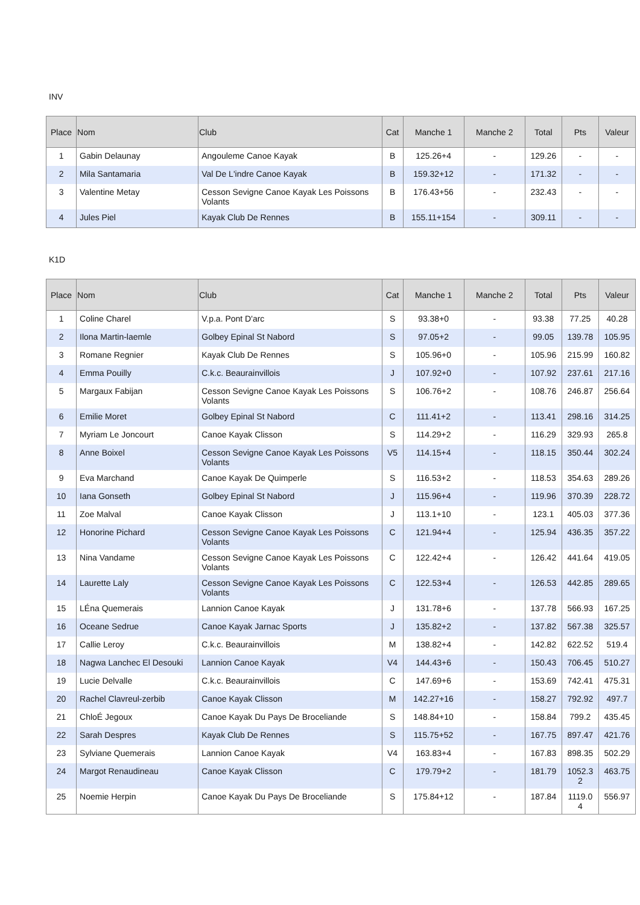INV
| Place | Nom | Club | Cat | Manche 1 | Manche 2 | Total | Pts | Valeur |
| --- | --- | --- | --- | --- | --- | --- | --- | --- |
| 1 | Gabin Delaunay | Angouleme Canoe Kayak | B | 125.26+4 | - | 129.26 | - | - |
| 2 | Mila Santamaria | Val De L'indre Canoe Kayak | B | 159.32+12 | - | 171.32 | - | - |
| 3 | Valentine Metay | Cesson Sevigne Canoe Kayak Les Poissons Volants | B | 176.43+56 | - | 232.43 | - | - |
| 4 | Jules Piel | Kayak Club De Rennes | B | 155.11+154 | - | 309.11 | - | - |
K1D
| Place | Nom | Club | Cat | Manche 1 | Manche 2 | Total | Pts | Valeur |
| --- | --- | --- | --- | --- | --- | --- | --- | --- |
| 1 | Coline Charel | V.p.a. Pont D'arc | S | 93.38+0 | - | 93.38 | 77.25 | 40.28 |
| 2 | Ilona Martin-laemle | Golbey Epinal St Nabord | S | 97.05+2 | - | 99.05 | 139.78 | 105.95 |
| 3 | Romane Regnier | Kayak Club De Rennes | S | 105.96+0 | - | 105.96 | 215.99 | 160.82 |
| 4 | Emma Pouilly | C.k.c. Beaurainvillois | J | 107.92+0 | - | 107.92 | 237.61 | 217.16 |
| 5 | Margaux Fabijan | Cesson Sevigne Canoe Kayak Les Poissons Volants | S | 106.76+2 | - | 108.76 | 246.87 | 256.64 |
| 6 | Emilie Moret | Golbey Epinal St Nabord | C | 111.41+2 | - | 113.41 | 298.16 | 314.25 |
| 7 | Myriam Le Joncourt | Canoe Kayak Clisson | S | 114.29+2 | - | 116.29 | 329.93 | 265.8 |
| 8 | Anne Boixel | Cesson Sevigne Canoe Kayak Les Poissons Volants | V5 | 114.15+4 | - | 118.15 | 350.44 | 302.24 |
| 9 | Eva Marchand | Canoe Kayak De Quimperle | S | 116.53+2 | - | 118.53 | 354.63 | 289.26 |
| 10 | Iana Gonseth | Golbey Epinal St Nabord | J | 115.96+4 | - | 119.96 | 370.39 | 228.72 |
| 11 | Zoe Malval | Canoe Kayak Clisson | J | 113.1+10 | - | 123.1 | 405.03 | 377.36 |
| 12 | Honorine Pichard | Cesson Sevigne Canoe Kayak Les Poissons Volants | C | 121.94+4 | - | 125.94 | 436.35 | 357.22 |
| 13 | Nina Vandame | Cesson Sevigne Canoe Kayak Les Poissons Volants | C | 122.42+4 | - | 126.42 | 441.64 | 419.05 |
| 14 | Laurette Laly | Cesson Sevigne Canoe Kayak Les Poissons Volants | C | 122.53+4 | - | 126.53 | 442.85 | 289.65 |
| 15 | LÉna Quemerais | Lannion Canoe Kayak | J | 131.78+6 | - | 137.78 | 566.93 | 167.25 |
| 16 | Oceane Sedrue | Canoe Kayak Jarnac Sports | J | 135.82+2 | - | 137.82 | 567.38 | 325.57 |
| 17 | Callie Leroy | C.k.c. Beaurainvillois | M | 138.82+4 | - | 142.82 | 622.52 | 519.4 |
| 18 | Nagwa Lanchec El Desouki | Lannion Canoe Kayak | V4 | 144.43+6 | - | 150.43 | 706.45 | 510.27 |
| 19 | Lucie Delvalle | C.k.c. Beaurainvillois | C | 147.69+6 | - | 153.69 | 742.41 | 475.31 |
| 20 | Rachel Clavreul-zerbib | Canoe Kayak Clisson | M | 142.27+16 | - | 158.27 | 792.92 | 497.7 |
| 21 | ChloÉ Jegoux | Canoe Kayak Du Pays De Broceliande | S | 148.84+10 | - | 158.84 | 799.2 | 435.45 |
| 22 | Sarah Despres | Kayak Club De Rennes | S | 115.75+52 | - | 167.75 | 897.47 | 421.76 |
| 23 | Sylviane Quemerais | Lannion Canoe Kayak | V4 | 163.83+4 | - | 167.83 | 898.35 | 502.29 |
| 24 | Margot Renaudineau | Canoe Kayak Clisson | C | 179.79+2 | - | 181.79 | 1052.3 2 | 463.75 |
| 25 | Noemie Herpin | Canoe Kayak Du Pays De Broceliande | S | 175.84+12 | - | 187.84 | 1119.0 4 | 556.97 |